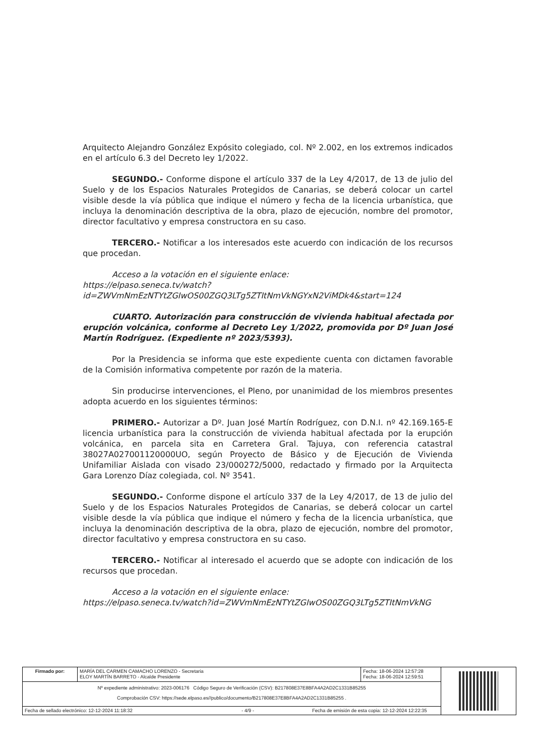Arquitecto Alejandro González Expósito colegiado, col. Nº 2.002, en los extremos indicados en el artículo 6.3 del Decreto ley 1/2022.
SEGUNDO.- Conforme dispone el artículo 337 de la Ley 4/2017, de 13 de julio del Suelo y de los Espacios Naturales Protegidos de Canarias, se deberá colocar un cartel visible desde la vía pública que indique el número y fecha de la licencia urbanística, que incluya la denominación descriptiva de la obra, plazo de ejecución, nombre del promotor, director facultativo y empresa constructora en su caso.
TERCERO.- Notificar a los interesados este acuerdo con indicación de los recursos que procedan.
Acceso a la votación en el siguiente enlace:
https://elpaso.seneca.tv/watch?id=ZWVmNmEzNTYtZGIwOS00ZGQ3LTg5ZTItNmVkNGYxN2ViMDk4&start=124
CUARTO. Autorización para construcción de vivienda habitual afectada por erupción volcánica, conforme al Decreto Ley 1/2022, promovida por Dº Juan José Martín Rodríguez. (Expediente nº 2023/5393).
Por la Presidencia se informa que este expediente cuenta con dictamen favorable de la Comisión informativa competente por razón de la materia.
Sin producirse intervenciones, el Pleno, por unanimidad de los miembros presentes adopta acuerdo en los siguientes términos:
PRIMERO.- Autorizar a Dº. Juan José Martín Rodríguez, con D.N.I. nº 42.169.165-E licencia urbanística para la construcción de vivienda habitual afectada por la erupción volcánica, en parcela sita en Carretera Gral. Tajuya, con referencia catastral 38027A027001120000UO, según Proyecto de Básico y de Ejecución de Vivienda Unifamiliar Aislada con visado 23/000272/5000, redactado y firmado por la Arquitecta Gara Lorenzo Díaz colegiada, col. Nº 3541.
SEGUNDO.- Conforme dispone el artículo 337 de la Ley 4/2017, de 13 de julio del Suelo y de los Espacios Naturales Protegidos de Canarias, se deberá colocar un cartel visible desde la vía pública que indique el número y fecha de la licencia urbanística, que incluya la denominación descriptiva de la obra, plazo de ejecución, nombre del promotor, director facultativo y empresa constructora en su caso.
TERCERO.- Notificar al interesado el acuerdo que se adopte con indicación de los recursos que procedan.
Acceso a la votación en el siguiente enlace:
https://elpaso.seneca.tv/watch?id=ZWVmNmEzNTYtZGIwOS00ZGQ3LTg5ZTItNmVkNG
| Firmado por: | MARÍA DEL CARMEN CAMACHO LORENZO - Secretaria ELOY MARTÍN BARRETO - Alcalde Presidente | Fecha: 18-06-2024 12:57:28 Fecha: 18-06-2024 12:59:51 | |
| Nº expediente administrativo: 2023-006176 Código Seguro de Verificación (CSV): B217808E37E8BFA4A2AD2C1331B85255 Comprobación CSV: https://sede.elpaso.es//publico/documento/B217808E37E8BFA4A2AD2C1331B85255 . | | | |
| Fecha de sellado electrónico: 12-12-2024 11:18:32 - 4/9 - Fecha de emisión de esta copia: 12-12-2024 12:22:35 | | | |